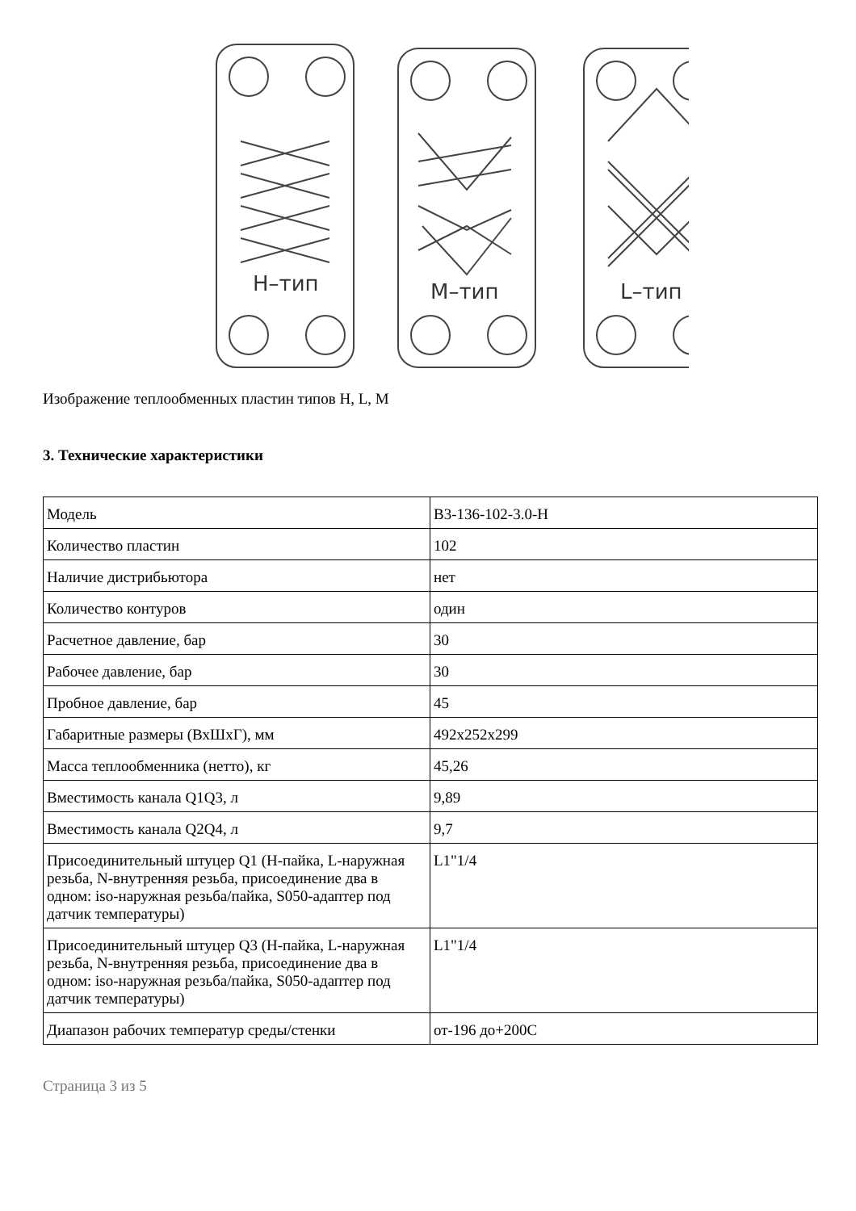Н–тип
М–тип
L–тип
Изображение теплообменных пластин типов H, L, M
3. Технические характеристики
| Модель | B3-136-102-3.0-H |
| Количество пластин | 102 |
| Наличие дистрибьютора | нет |
| Количество контуров | один |
| Расчетное давление, бар | 30 |
| Рабочее давление, бар | 30 |
| Пробное давление, бар | 45 |
| Габаритные размеры (ВхШхГ), мм | 492x252x299 |
| Масса теплообменника (нетто), кг | 45,26 |
| Вместимость канала Q1Q3, л | 9,89 |
| Вместимость канала Q2Q4, л | 9,7 |
| Присоединительный штуцер Q1 (H-пайка, L-наружная резьба, N-внутренняя резьба, присоединение два в одном: iso-наружная резьба/пайка, S050-адаптер под датчик температуры) | L1"1/4 |
| Присоединительный штуцер Q3 (H-пайка, L-наружная резьба, N-внутренняя резьба, присоединение два в одном: iso-наружная резьба/пайка, S050-адаптер под датчик температуры) | L1"1/4 |
| Диапазон рабочих температур среды/стенки | от-196 до+200С |
Страница 3 из 5